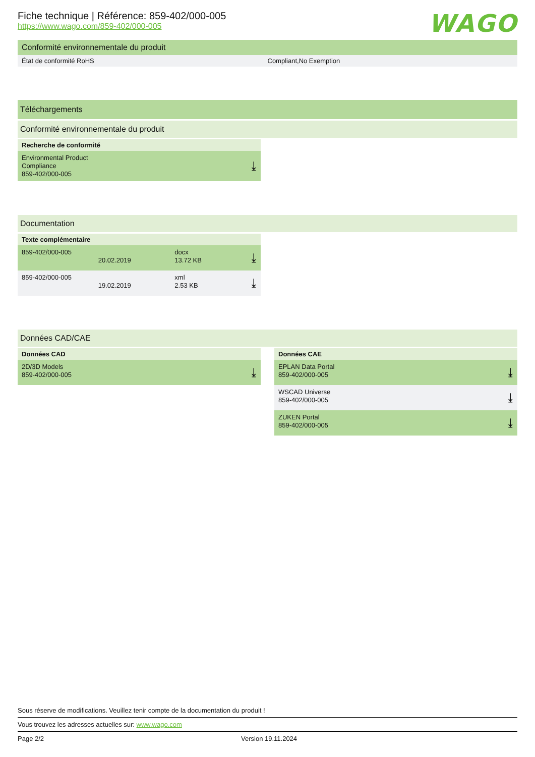WAGO
Fiche technique | Référence: 859-402/000-005
https://www.wago.com/859-402/000-005
Conformité environnementale du produit
État de conformité RoHS Compliant,No Exemption
Téléchargements
Conformité environnementale du produit
Recherche de conformité
Environmental Product
Compliance
859-402/000-005
⤓
Documentation
Texte complémentaire
859-402/000-005
20.02.2019 docx
13.72 KB
⤓
859-402/000-005
19.02.2019 xml
2.53 KB
⤓
Données CAD/CAE
Données CAD
2D/3D Models
859-402/000-005
⤓
Données CAE
EPLAN Data Portal
859-402/000-005
⤓
WSCAD Universe
859-402/000-005
⤓
ZUKEN Portal
859-402/000-005
⤓
Sous réserve de modifications. Veuillez tenir compte de la documentation du produit !
Vous trouvez les adresses actuelles sur: www.wago.com
Page 2/2 Version 19.11.2024